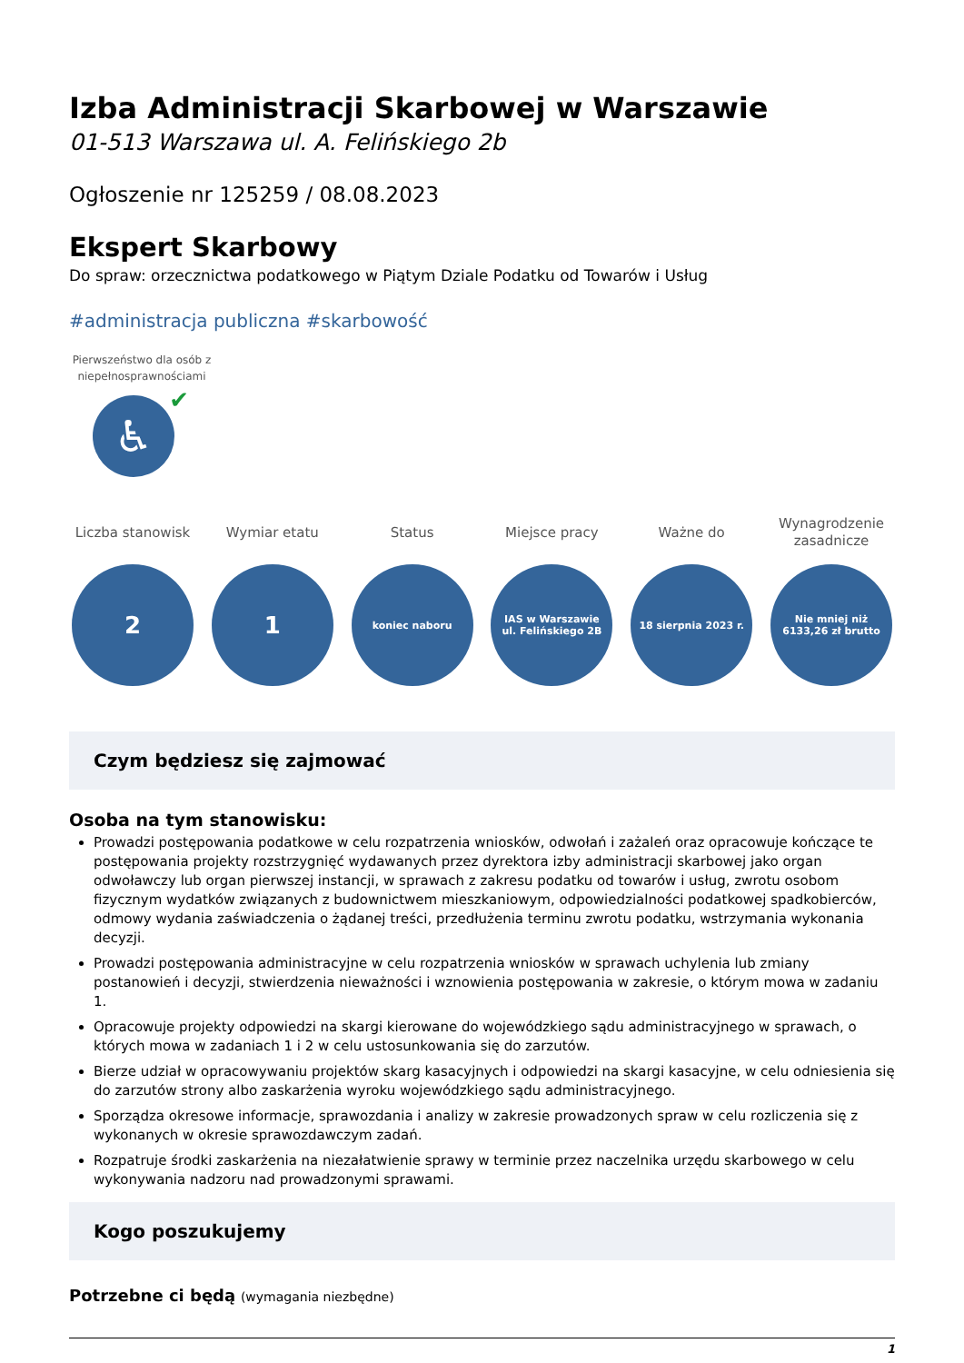Izba Administracji Skarbowej w Warszawie
01-513 Warszawa ul. A. Felińskiego 2b
Ogłoszenie nr 125259 / 08.08.2023
Ekspert Skarbowy
Do spraw: orzecznictwa podatkowego w Piątym Dziale Podatku od Towarów i Usług
#administracja publiczna #skarbowość
Pierwszeństwo dla osób z niepełnosprawnościami
♿ ✔
Liczba stanowisk
2
Wymiar etatu
1
Status
koniec naboru
Miejsce pracy
IAS w Warszawie ul. Felińskiego 2B
Ważne do
18 sierpnia 2023 r.
Wynagrodzenie zasadnicze
Nie mniej niż 6133,26 zł brutto
Czym będziesz się zajmować
Osoba na tym stanowisku:
Prowadzi postępowania podatkowe w celu rozpatrzenia wniosków, odwołań i zażaleń oraz opracowuje kończące te postępowania projekty rozstrzygnięć wydawanych przez dyrektora izby administracji skarbowej jako organ odwoławczy lub organ pierwszej instancji, w sprawach z zakresu podatku od towarów i usług, zwrotu osobom fizycznym wydatków związanych z budownictwem mieszkaniowym, odpowiedzialności podatkowej spadkobierców, odmowy wydania zaświadczenia o żądanej treści, przedłużenia terminu zwrotu podatku, wstrzymania wykonania decyzji.
Prowadzi postępowania administracyjne w celu rozpatrzenia wniosków w sprawach uchylenia lub zmiany postanowień i decyzji, stwierdzenia nieważności i wznowienia postępowania w zakresie, o którym mowa w zadaniu 1.
Opracowuje projekty odpowiedzi na skargi kierowane do wojewódzkiego sądu administracyjnego w sprawach, o których mowa w zadaniach 1 i 2 w celu ustosunkowania się do zarzutów.
Bierze udział w opracowywaniu projektów skarg kasacyjnych i odpowiedzi na skargi kasacyjne, w celu odniesienia się do zarzutów strony albo zaskarżenia wyroku wojewódzkiego sądu administracyjnego.
Sporządza okresowe informacje, sprawozdania i analizy w zakresie prowadzonych spraw w celu rozliczenia się z wykonanych w okresie sprawozdawczym zadań.
Rozpatruje środki zaskarżenia na niezałatwienie sprawy w terminie przez naczelnika urzędu skarbowego w celu wykonywania nadzoru nad prowadzonymi sprawami.
Kogo poszukujemy
Potrzebne ci będą (wymagania niezbędne)
1